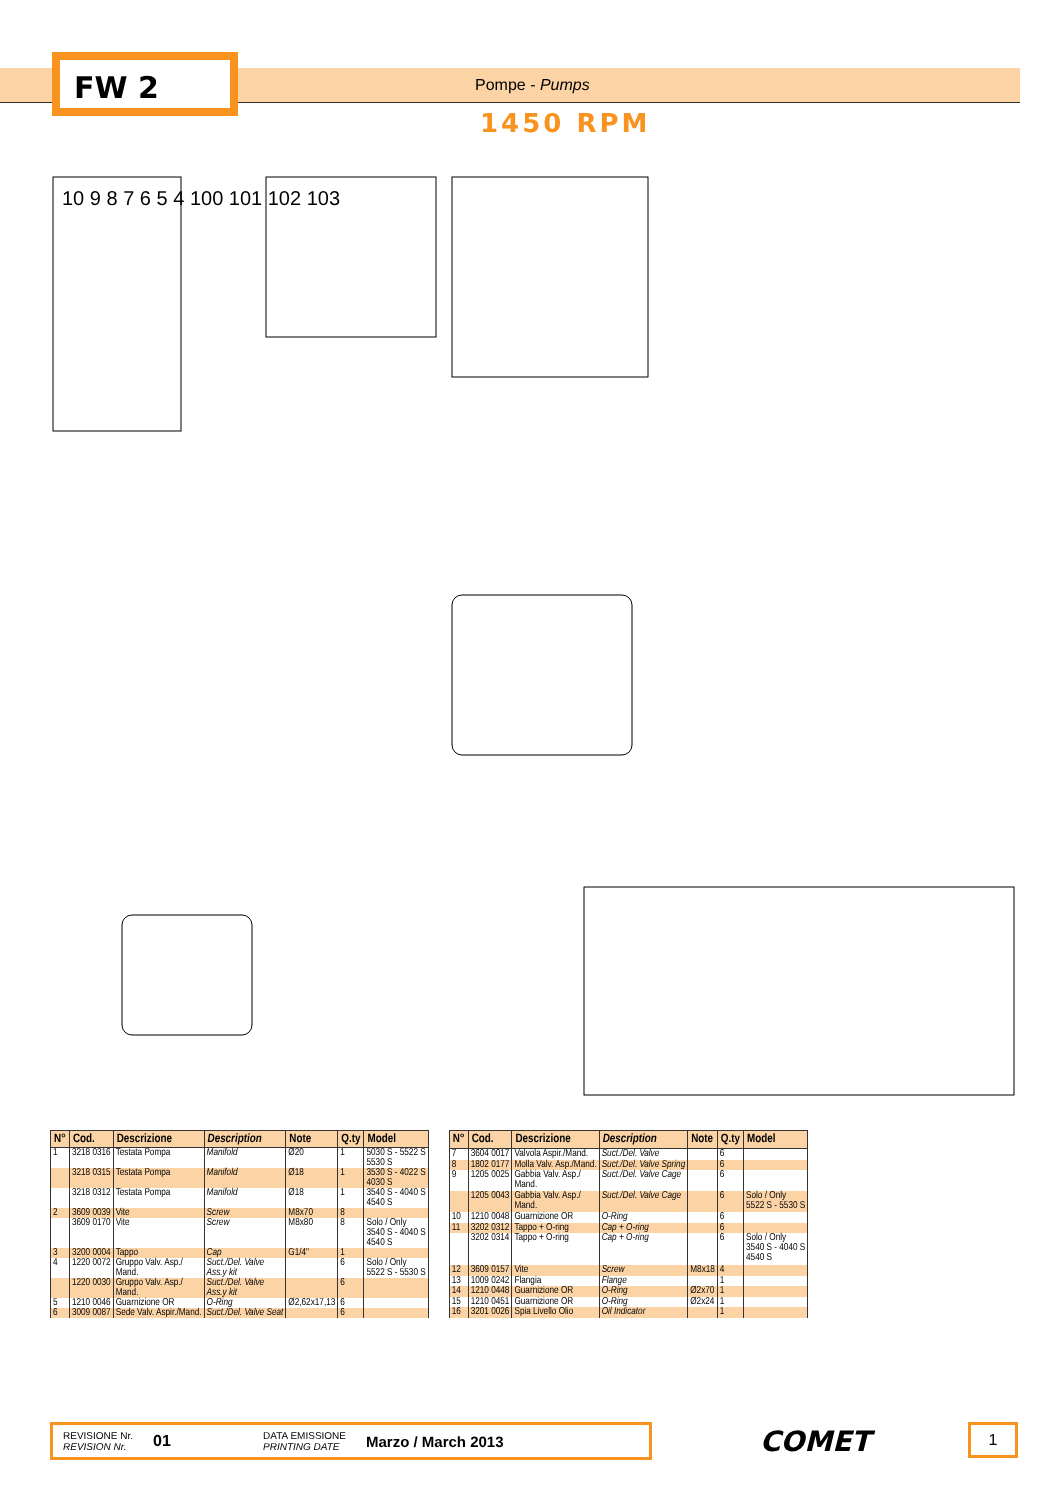FW 2 Pompe - Pumps
1450 RPM
10 9 8 7 6 5 4 100 101 102 103
| N° | Cod. | Descrizione | Description | Note | Q.ty | Model |
| --- | --- | --- | --- | --- | --- | --- |
| 1 | 3218 0316 | Testata Pompa | Manifold | Ø20 | 1 | 5030 S - 5522 S 5530 S |
| | 3218 0315 | Testata Pompa | Manifold | Ø18 | 1 | 3530 S - 4022 S 4030 S |
| | 3218 0312 | Testata Pompa | Manifold | Ø18 | 1 | 3540 S - 4040 S 4540 S |
| 2 | 3609 0039 | Vite | Screw | M8x70 | 8 | |
| | 3609 0170 | Vite | Screw | M8x80 | 8 | Solo / Only 3540 S - 4040 S 4540 S |
| 3 | 3200 0004 | Tappo | Cap | G1/4" | 1 | |
| 4 | 1220 0072 | Gruppo Valv. Asp./ Mand. | Suct./Del. Valve Ass.y kit | | 6 | Solo / Only 5522 S - 5530 S |
| | 1220 0030 | Gruppo Valv. Asp./ Mand. | Suct./Del. Valve Ass.y kit | | 6 | |
| 5 | 1210 0046 | Guarnizione OR | O-Ring | Ø2,62x17,13 | 6 | |
| 6 | 3009 0087 | Sede Valv. Aspir./Mand. | Suct./Del. Valve Seat | | 6 | |
| N° | Cod. | Descrizione | Description | Note | Q.ty | Model |
| --- | --- | --- | --- | --- | --- | --- |
| 7 | 3604 0017 | Valvola Aspir./Mand. | Suct./Del. Valve | | 6 | |
| 8 | 1802 0177 | Molla Valv. Asp./Mand. | Suct./Del. Valve Spring | | 6 | |
| 9 | 1205 0025 | Gabbia Valv. Asp./ Mand. | Suct./Del. Valve Cage | | 6 | |
| | 1205 0043 | Gabbia Valv. Asp./ Mand. | Suct./Del. Valve Cage | | 6 | Solo / Only 5522 S - 5530 S |
| 10 | 1210 0048 | Guarnizione OR | O-Ring | | 6 | |
| 11 | 3202 0312 | Tappo + O-ring | Cap + O-ring | | 6 | |
| | 3202 0314 | Tappo + O-ring | Cap + O-ring | | 6 | Solo / Only 3540 S - 4040 S 4540 S |
| 12 | 3609 0157 | Vite | Screw | M8x18 | 4 | |
| 13 | 1009 0242 | Flangia | Flange | | 1 | |
| 14 | 1210 0448 | Guarnizione OR | O-Ring | Ø2x70 | 1 | |
| 15 | 1210 0451 | Guarnizione OR | O-Ring | Ø2x24 | 1 | |
| 16 | 3201 0026 | Spia Livello Olio | Oil Indicator | | 1 | |
REVISIONE Nr.
REVISION Nr.
01
DATA EMISSIONE
PRINTING DATE
Marzo / March 2013
COMET 1